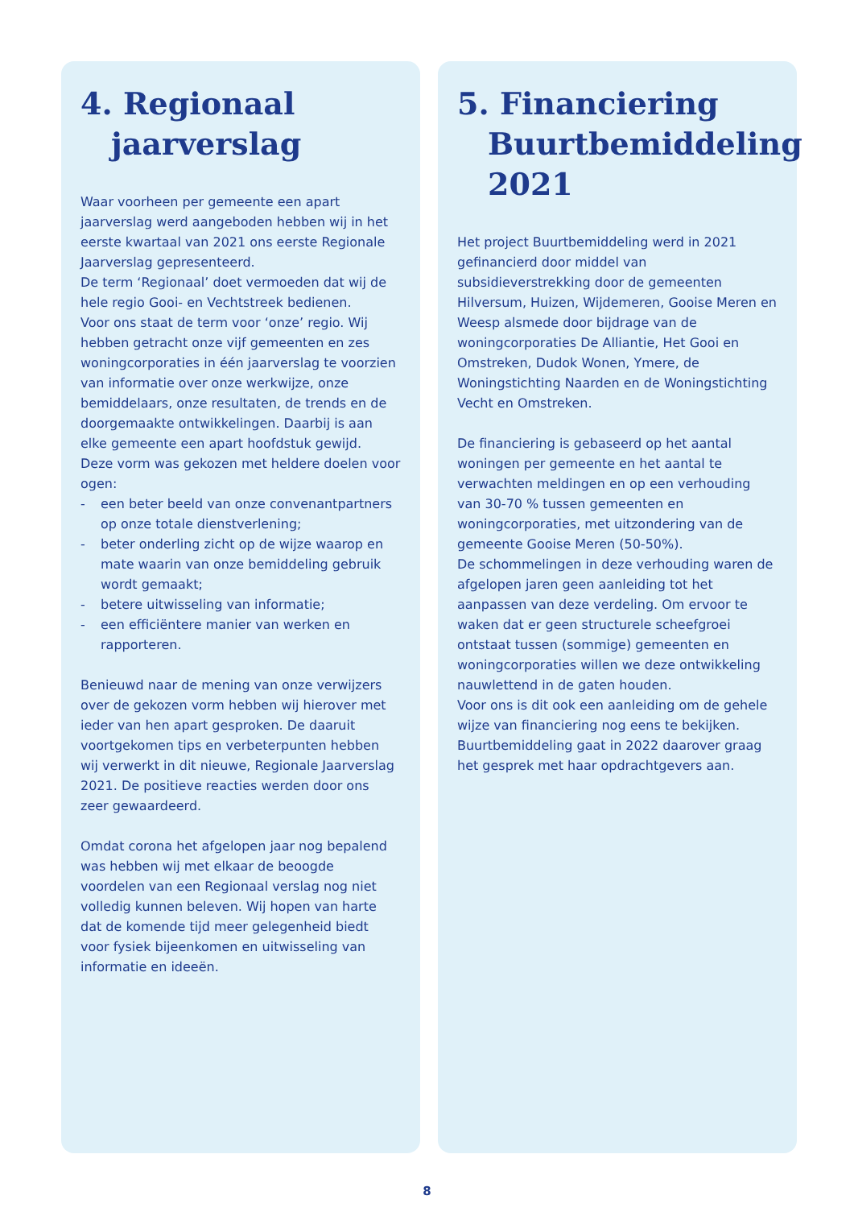4. Regionaal jaarverslag
Waar voorheen per gemeente een apart jaarverslag werd aangeboden hebben wij in het eerste kwartaal van 2021 ons eerste Regionale Jaarverslag gepresenteerd.
De term ‘Regionaal’ doet vermoeden dat wij de hele regio Gooi- en Vechtstreek bedienen.
Voor ons staat de term voor ‘onze’ regio. Wij hebben getracht onze vijf gemeenten en zes woningcorporaties in één jaarverslag te voorzien van informatie over onze werkwijze, onze bemiddelaars, onze resultaten, de trends en de doorgemaakte ontwikkelingen. Daarbij is aan elke gemeente een apart hoofdstuk gewijd.
Deze vorm was gekozen met heldere doelen voor ogen:
- een beter beeld van onze convenantpartners op onze totale dienstverlening;
- beter onderling zicht op de wijze waarop en mate waarin van onze bemiddeling gebruik wordt gemaakt;
- betere uitwisseling van informatie;
- een efficiëntere manier van werken en rapporteren.
Benieuwd naar de mening van onze verwijzers over de gekozen vorm hebben wij hierover met ieder van hen apart gesproken. De daaruit voortgekomen tips en verbeterpunten hebben wij verwerkt in dit nieuwe, Regionale Jaarverslag 2021. De positieve reacties werden door ons zeer gewaardeerd.
Omdat corona het afgelopen jaar nog bepalend was hebben wij met elkaar de beoogde voordelen van een Regionaal verslag nog niet volledig kunnen beleven. Wij hopen van harte dat de komende tijd meer gelegenheid biedt voor fysiek bijeenkomen en uitwisseling van informatie en ideeën.
5. Financiering Buurtbemiddeling 2021
Het project Buurtbemiddeling werd in 2021 gefinancierd door middel van subsidieverstrekking door de gemeenten Hilversum, Huizen, Wijdemeren, Gooise Meren en Weesp alsmede door bijdrage van de woningcorporaties De Alliantie, Het Gooi en Omstreken, Dudok Wonen, Ymere, de Woningstichting Naarden en de Woningstichting Vecht en Omstreken.
De financiering is gebaseerd op het aantal woningen per gemeente en het aantal te verwachten meldingen en op een verhouding van 30-70 % tussen gemeenten en woningcorporaties, met uitzondering van de gemeente Gooise Meren (50-50%).
De schommelingen in deze verhouding waren de afgelopen jaren geen aanleiding tot het aanpassen van deze verdeling. Om ervoor te waken dat er geen structurele scheefgroei ontstaat tussen (sommige) gemeenten en woningcorporaties willen we deze ontwikkeling nauwlettend in de gaten houden.
Voor ons is dit ook een aanleiding om de gehele wijze van financiering nog eens te bekijken. Buurtbemiddeling gaat in 2022 daarover graag het gesprek met haar opdrachtgevers aan.
8